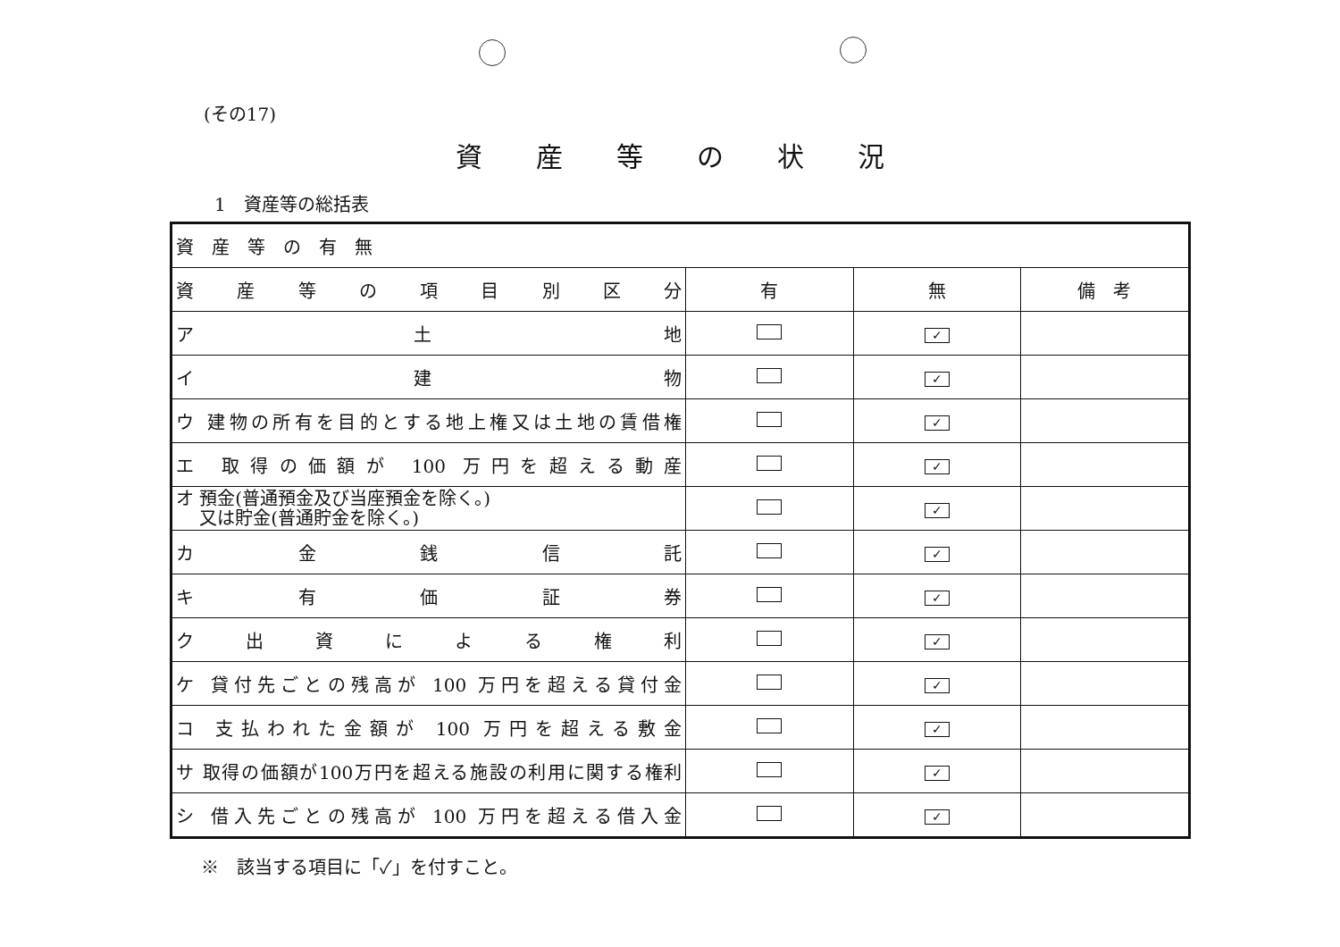(その17)
資産等の状況
1　資産等の総括表
| 資 産 等 の 有 無 | | | |
| 資産等の項目別区分 | 有 | 無 | 備 考 |
| ア 土 地 | | ✓ | |
| イ 建 物 | | ✓ | |
| ウ 建物の所有を目的とする地上権又は土地の賃借権 | | ✓ | |
| エ 取得の価額が 100 万円を超える動産 | | ✓ | |
| オ 預金(普通預金及び当座預金を除く。) 又は貯金(普通貯金を除く。) | | ✓ | |
| カ 金 銭 信 託 | | ✓ | |
| キ 有 価 証 券 | | ✓ | |
| ク 出 資 に よ る 権 利 | | ✓ | |
| ケ 貸付先ごとの残高が 100 万円を超える貸付金 | | ✓ | |
| コ 支払われた金額が 100 万円を超える敷金 | | ✓ | |
| サ 取得の価額が100万円を超える施設の利用に関する権利 | | ✓ | |
| シ 借入先ごとの残高が 100 万円を超える借入金 | | ✓ | |
※　該当する項目に「✓」を付すこと。